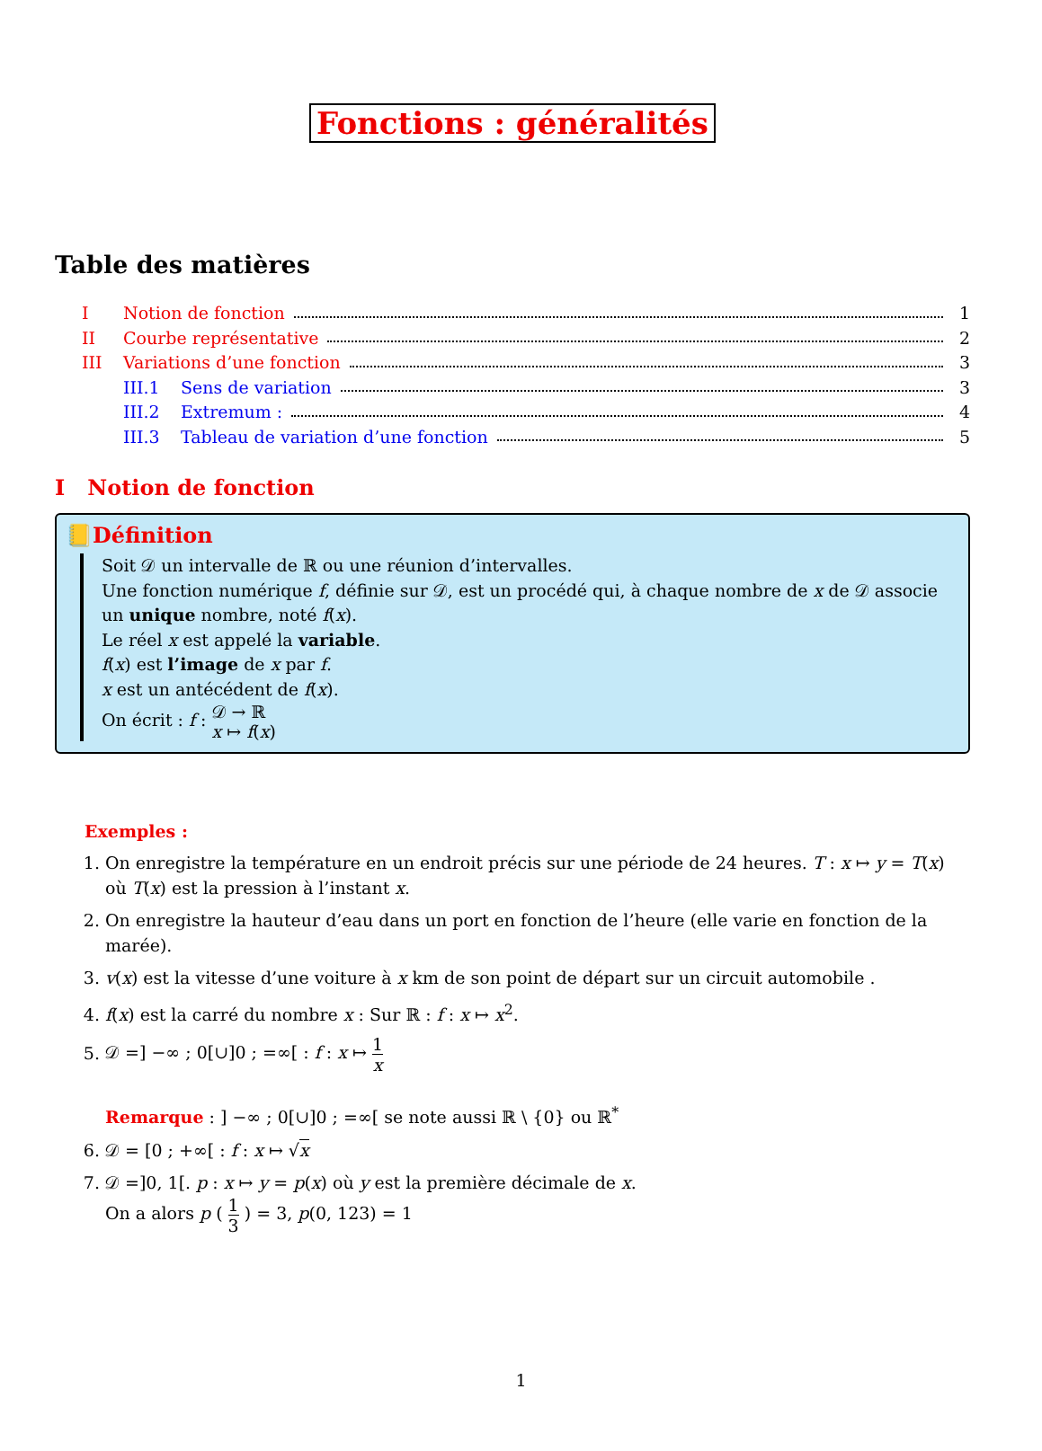Fonctions : généralités
Table des matières
I Notion de fonction 1
II Courbe représentative 2
III Variations d’une fonction 3
III.1 Sens de variation 3
III.2 Extremum : 4
III.3 Tableau de variation d’une fonction 5
I Notion de fonction
📒Définition
Soit 𝒟 un intervalle de ℝ ou une réunion d’intervalles.
Une fonction numérique f, définie sur 𝒟, est un procédé qui, à chaque nombre de x de 𝒟 associe un unique nombre, noté f(x).
Le réel x est appelé la variable.
f(x) est l’image de x par f.
x est un antécédent de f(x).
On écrit : f : 𝒟 → ℝ x ↦ f(x)
Exemples :
1. On enregistre la température en un endroit précis sur une période de 24 heures. T : x ↦ y = T(x) où T(x) est la pression à l’instant x.
2. On enregistre la hauteur d’eau dans un port en fonction de l’heure (elle varie en fonction de la marée).
3. v(x) est la vitesse d’une voiture à x km de son point de départ sur un circuit automobile .
4. f(x) est la carré du nombre x : Sur ℝ : f : x ↦ x<sup>2</sup>.
5. 𝒟 =] −∞ ; 0[∪]0 ; =∞[ : f : x ↦ 1 x
Remarque : ] −∞ ; 0[∪]0 ; =∞[ se note aussi ℝ \ {0} ou ℝ<sup>*</sup>
6. 𝒟 = [0 ; +∞[ : f : x ↦ √x
7. 𝒟 =]0, 1[. p : x ↦ y = p(x) où y est la première décimale de x.
On a alors p ( 1 3 ) = 3, p(0, 123) = 1
1